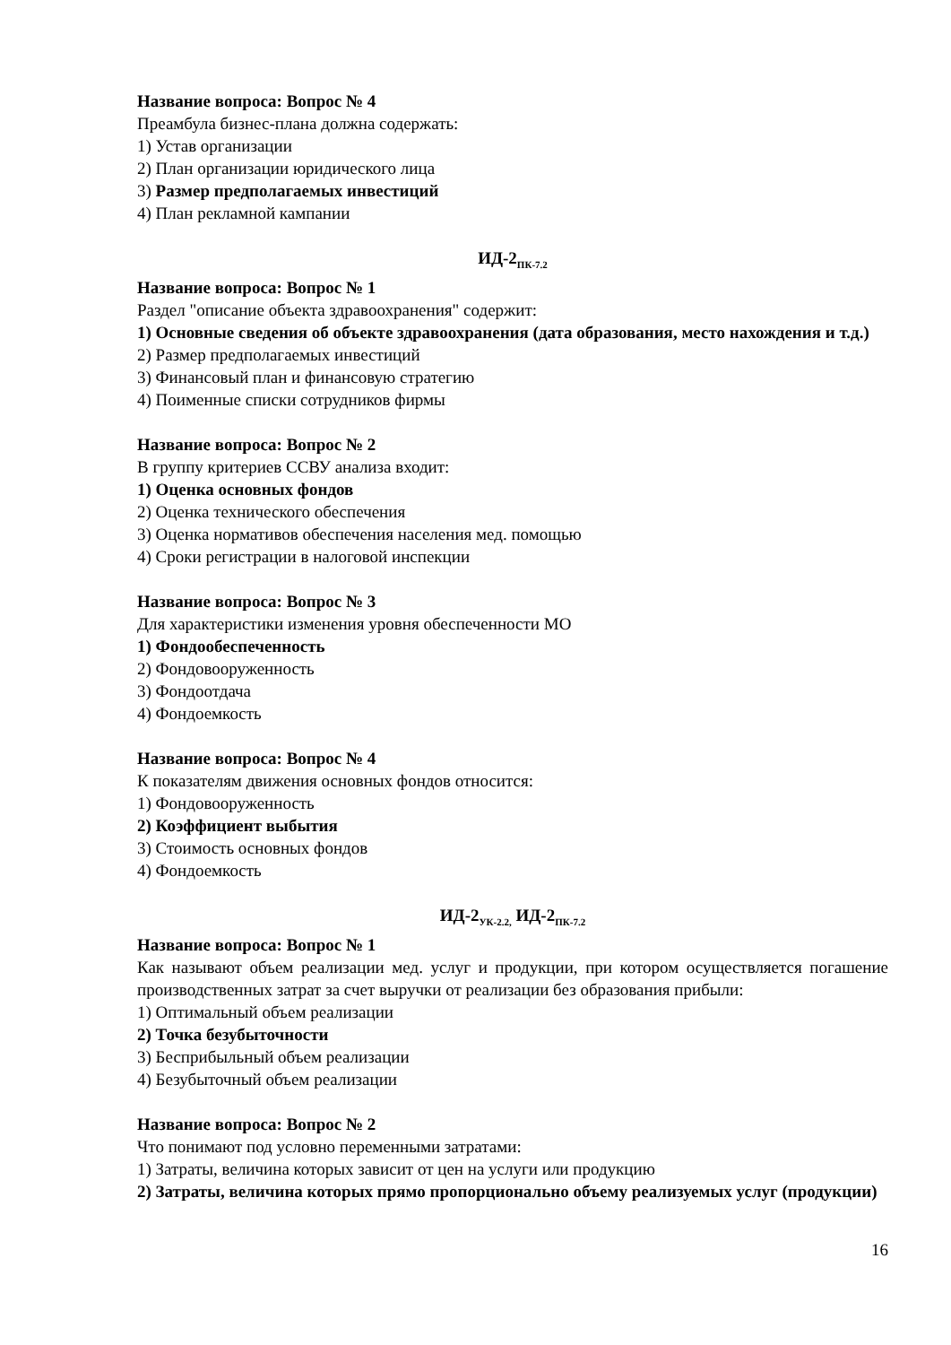Название вопроса: Вопрос № 4
Преамбула бизнес-плана должна содержать:
1) Устав организации
2) План организации юридического лица
3) Размер предполагаемых инвестиций
4) План рекламной кампании
ИД-2<sub>ПК-7.2</sub>
Название вопроса: Вопрос № 1
Раздел "описание объекта здравоохранения" содержит:
1) Основные сведения об объекте здравоохранения (дата образования, место нахождения и т.д.)
2) Размер предполагаемых инвестиций
3) Финансовый план и финансовую стратегию
4) Поименные списки сотрудников фирмы
Название вопроса: Вопрос № 2
В группу критериев ССВУ анализа входит:
1) Оценка основных фондов
2) Оценка технического обеспечения
3) Оценка нормативов обеспечения населения мед. помощью
4) Сроки регистрации в налоговой инспекции
Название вопроса: Вопрос № 3
Для характеристики изменения уровня обеспеченности МО
1) Фондообеспеченность
2) Фондовооруженность
3) Фондоотдача
4) Фондоемкость
Название вопроса: Вопрос № 4
К показателям движения основных фондов относится:
1) Фондовооруженность
2) Коэффициент выбытия
3) Стоимость основных фондов
4) Фондоемкость
ИД-2<sub>УК-2.2,</sub> ИД-2<sub>ПК-7.2</sub>
Название вопроса: Вопрос № 1
Как называют объем реализации мед. услуг и продукции, при котором осуществляется погашение производственных затрат за счет выручки от реализации без образования прибыли:
1) Оптимальный объем реализации
2) Точка безубыточности
3) Бесприбыльный объем реализации
4) Безубыточный объем реализации
Название вопроса: Вопрос № 2
Что понимают под условно переменными затратами:
1) Затраты, величина которых зависит от цен на услуги или продукцию
2) Затраты, величина которых прямо пропорционально объему реализуемых услуг (продукции)
16